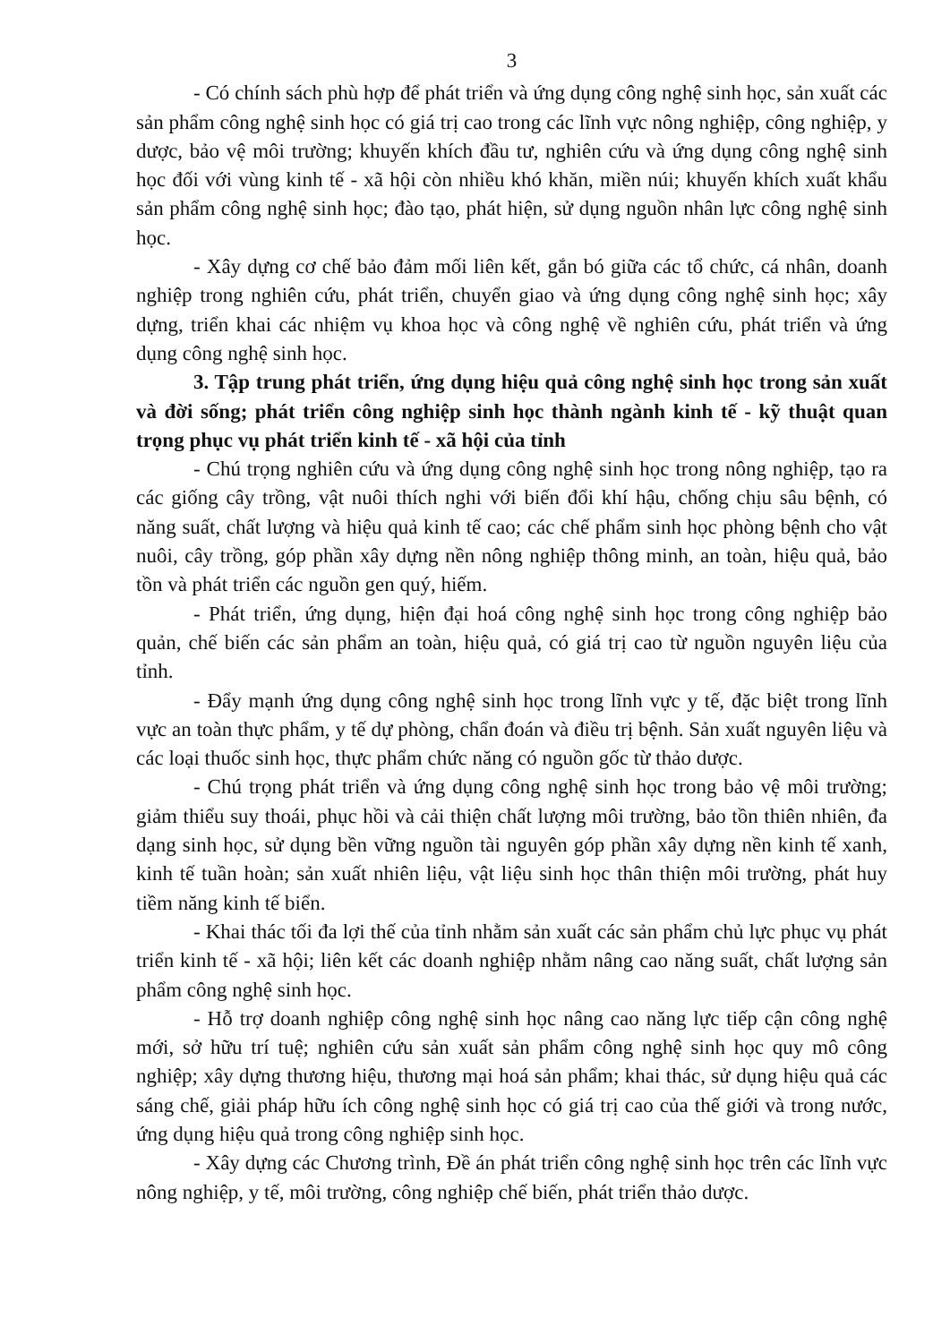3
- Có chính sách phù hợp để phát triển và ứng dụng công nghệ sinh học, sản xuất các sản phẩm công nghệ sinh học có giá trị cao trong các lĩnh vực nông nghiệp, công nghiệp, y dược, bảo vệ môi trường; khuyến khích đầu tư, nghiên cứu và ứng dụng công nghệ sinh học đối với vùng kinh tế - xã hội còn nhiều khó khăn, miền núi; khuyến khích xuất khẩu sản phẩm công nghệ sinh học; đào tạo, phát hiện, sử dụng nguồn nhân lực công nghệ sinh học.
- Xây dựng cơ chế bảo đảm mối liên kết, gắn bó giữa các tổ chức, cá nhân, doanh nghiệp trong nghiên cứu, phát triển, chuyển giao và ứng dụng công nghệ sinh học; xây dựng, triển khai các nhiệm vụ khoa học và công nghệ về nghiên cứu, phát triển và ứng dụng công nghệ sinh học.
3. Tập trung phát triển, ứng dụng hiệu quả công nghệ sinh học trong sản xuất và đời sống; phát triển công nghiệp sinh học thành ngành kinh tế - kỹ thuật quan trọng phục vụ phát triển kinh tế - xã hội của tỉnh
- Chú trọng nghiên cứu và ứng dụng công nghệ sinh học trong nông nghiệp, tạo ra các giống cây trồng, vật nuôi thích nghi với biến đổi khí hậu, chống chịu sâu bệnh, có năng suất, chất lượng và hiệu quả kinh tế cao; các chế phẩm sinh học phòng bệnh cho vật nuôi, cây trồng, góp phần xây dựng nền nông nghiệp thông minh, an toàn, hiệu quả, bảo tồn và phát triển các nguồn gen quý, hiếm.
- Phát triển, ứng dụng, hiện đại hoá công nghệ sinh học trong công nghiệp bảo quản, chế biến các sản phẩm an toàn, hiệu quả, có giá trị cao từ nguồn nguyên liệu của tỉnh.
- Đẩy mạnh ứng dụng công nghệ sinh học trong lĩnh vực y tế, đặc biệt trong lĩnh vực an toàn thực phẩm, y tế dự phòng, chẩn đoán và điều trị bệnh. Sản xuất nguyên liệu và các loại thuốc sinh học, thực phẩm chức năng có nguồn gốc từ thảo dược.
- Chú trọng phát triển và ứng dụng công nghệ sinh học trong bảo vệ môi trường; giảm thiểu suy thoái, phục hồi và cải thiện chất lượng môi trường, bảo tồn thiên nhiên, đa dạng sinh học, sử dụng bền vững nguồn tài nguyên góp phần xây dựng nền kinh tế xanh, kinh tế tuần hoàn; sản xuất nhiên liệu, vật liệu sinh học thân thiện môi trường, phát huy tiềm năng kinh tế biển.
- Khai thác tối đa lợi thế của tỉnh nhằm sản xuất các sản phẩm chủ lực phục vụ phát triển kinh tế - xã hội; liên kết các doanh nghiệp nhằm nâng cao năng suất, chất lượng sản phẩm công nghệ sinh học.
- Hỗ trợ doanh nghiệp công nghệ sinh học nâng cao năng lực tiếp cận công nghệ mới, sở hữu trí tuệ; nghiên cứu sản xuất sản phẩm công nghệ sinh học quy mô công nghiệp; xây dựng thương hiệu, thương mại hoá sản phẩm; khai thác, sử dụng hiệu quả các sáng chế, giải pháp hữu ích công nghệ sinh học có giá trị cao của thế giới và trong nước, ứng dụng hiệu quả trong công nghiệp sinh học.
- Xây dựng các Chương trình, Đề án phát triển công nghệ sinh học trên các lĩnh vực nông nghiệp, y tế, môi trường, công nghiệp chế biến, phát triển thảo dược.